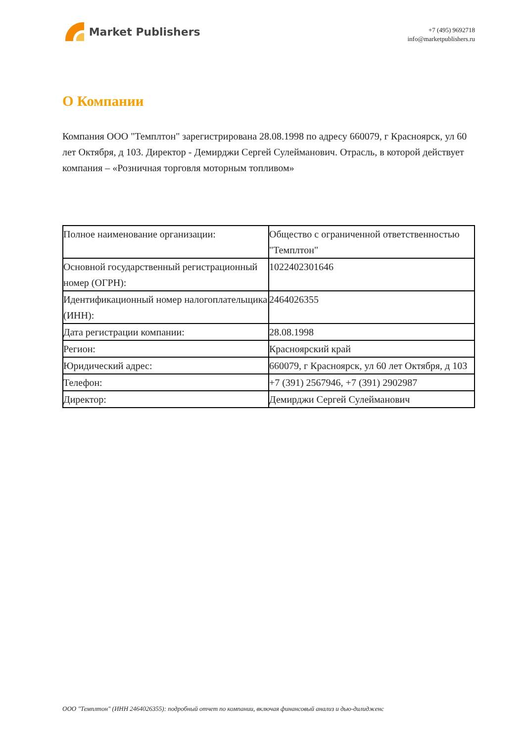Market Publishers
+7 (495) 9692718
info@marketpublishers.ru
О Компании
Компания ООО "Темплтон" зарегистрирована 28.08.1998 по адресу 660079, г Красноярск, ул 60 лет Октября, д 103. Директор - Демирджи Сергей Сулейманович. Отрасль, в которой действует компания – «Розничная торговля моторным топливом»
| Полное наименование организации: | Общество с ограниченной ответственностью "Темплтон" |
| Основной государственный регистрационный номер (ОГРН): | 1022402301646 |
| Идентификационный номер налогоплательщика (ИНН): | 2464026355 |
| Дата регистрации компании: | 28.08.1998 |
| Регион: | Красноярский край |
| Юридический адрес: | 660079, г Красноярск, ул 60 лет Октября, д 103 |
| Телефон: | +7 (391) 2567946, +7 (391) 2902987 |
| Директор: | Демирджи Сергей Сулейманович |
ООО "Темплтон" (ИНН 2464026355): подробный отчет по компании, включая финансовый анализ и дью-дилидженс